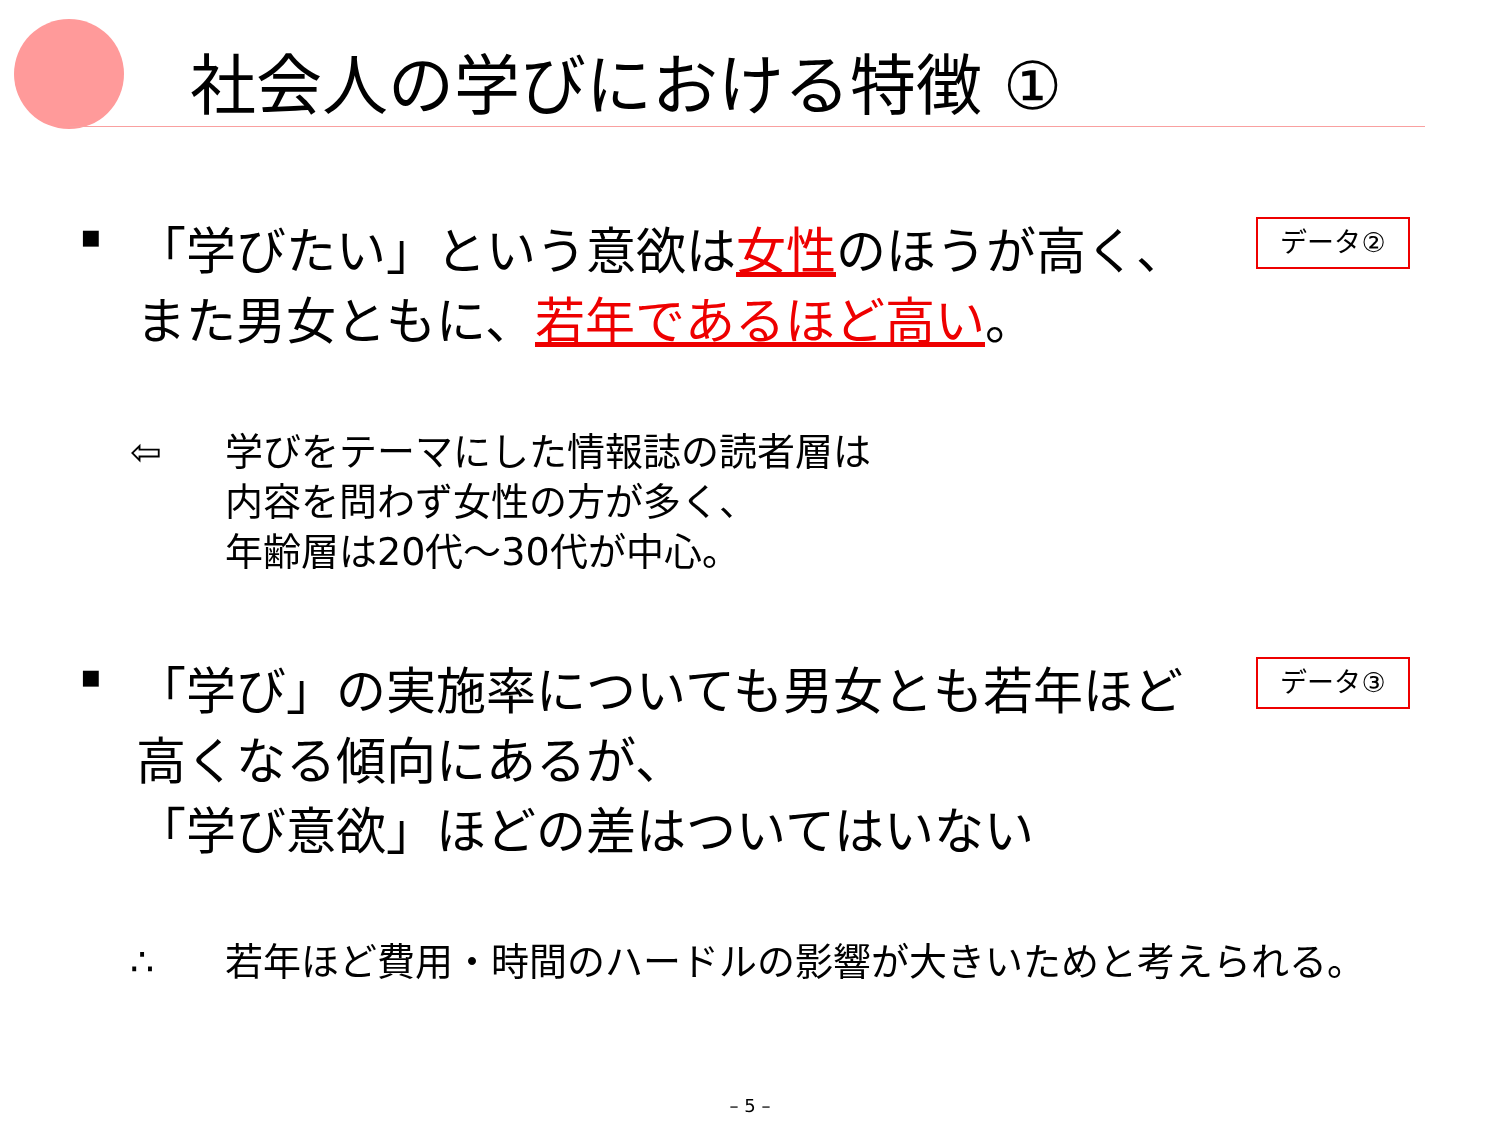社会人の学びにおける特徴 ①
▪
「学びたい」という意欲は女性のほうが高く、
また男女ともに、若年であるほど高い。
データ②
⇦ 学びをテーマにした情報誌の読者層は
内容を問わず女性の方が多く、
年齢層は20代～30代が中心。
▪
「学び」の実施率についても男女とも若年ほど
高くなる傾向にあるが、
「学び意欲」ほどの差はついてはいない
データ③
∴ 若年ほど費用・時間のハードルの影響が大きいためと考えられる。
– 5 –